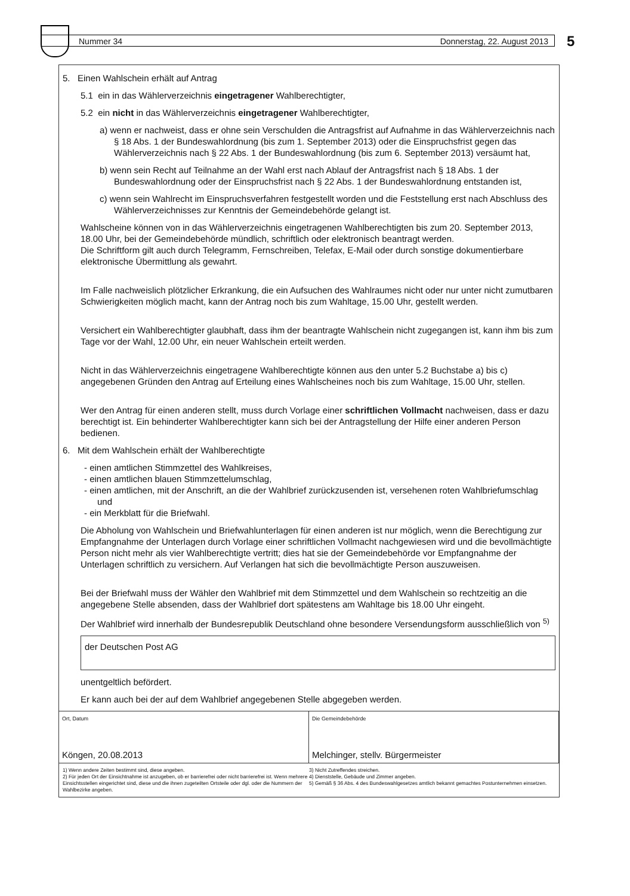Nummer 34 Donnerstag, 22. August 2013 5
5. Einen Wahlschein erhält auf Antrag
5.1 ein in das Wählerverzeichnis eingetragener Wahlberechtigter,
5.2 ein nicht in das Wählerverzeichnis eingetragener Wahlberechtigter,
a) wenn er nachweist, dass er ohne sein Verschulden die Antragsfrist auf Aufnahme in das Wählerverzeichnis nach § 18 Abs. 1 der Bundeswahlordnung (bis zum 1. September 2013) oder die Einspruchsfrist gegen das Wählerverzeichnis nach § 22 Abs. 1 der Bundeswahlordnung (bis zum 6. September 2013) versäumt hat,
b) wenn sein Recht auf Teilnahme an der Wahl erst nach Ablauf der Antragsfrist nach § 18 Abs. 1 der Bundeswahlordnung oder der Einspruchsfrist nach § 22 Abs. 1 der Bundeswahlordnung entstanden ist,
c) wenn sein Wahlrecht im Einspruchsverfahren festgestellt worden und die Feststellung erst nach Abschluss des Wählerverzeichnisses zur Kenntnis der Gemeindebehörde gelangt ist.
Wahlscheine können von in das Wählerverzeichnis eingetragenen Wahlberechtigten bis zum 20. September 2013, 18.00 Uhr, bei der Gemeindebehörde mündlich, schriftlich oder elektronisch beantragt werden.
Die Schriftform gilt auch durch Telegramm, Fernschreiben, Telefax, E-Mail oder durch sonstige dokumentierbare elektronische Übermittlung als gewahrt.
Im Falle nachweislich plötzlicher Erkrankung, die ein Aufsuchen des Wahlraumes nicht oder nur unter nicht zumutbaren Schwierigkeiten möglich macht, kann der Antrag noch bis zum Wahltage, 15.00 Uhr, gestellt werden.
Versichert ein Wahlberechtigter glaubhaft, dass ihm der beantragte Wahlschein nicht zugegangen ist, kann ihm bis zum Tage vor der Wahl, 12.00 Uhr, ein neuer Wahlschein erteilt werden.
Nicht in das Wählerverzeichnis eingetragene Wahlberechtigte können aus den unter 5.2 Buchstabe a) bis c) angegebenen Gründen den Antrag auf Erteilung eines Wahlscheines noch bis zum Wahltage, 15.00 Uhr, stellen.
Wer den Antrag für einen anderen stellt, muss durch Vorlage einer schriftlichen Vollmacht nachweisen, dass er dazu berechtigt ist. Ein behinderter Wahlberechtigter kann sich bei der Antragstellung der Hilfe einer anderen Person bedienen.
6. Mit dem Wahlschein erhält der Wahlberechtigte
- einen amtlichen Stimmzettel des Wahlkreises,
- einen amtlichen blauen Stimmzettelumschlag,
- einen amtlichen, mit der Anschrift, an die der Wahlbrief zurückzusenden ist, versehenen roten Wahlbriefumschlag und
- ein Merkblatt für die Briefwahl.
Die Abholung von Wahlschein und Briefwahlunterlagen für einen anderen ist nur möglich, wenn die Berechtigung zur Empfangnahme der Unterlagen durch Vorlage einer schriftlichen Vollmacht nachgewiesen wird und die bevollmächtigte Person nicht mehr als vier Wahlberechtigte vertritt; dies hat sie der Gemeindebehörde vor Empfangnahme der Unterlagen schriftlich zu versichern. Auf Verlangen hat sich die bevollmächtigte Person auszuweisen.
Bei der Briefwahl muss der Wähler den Wahlbrief mit dem Stimmzettel und dem Wahlschein so rechtzeitig an die angegebene Stelle absenden, dass der Wahlbrief dort spätestens am Wahltage bis 18.00 Uhr eingeht.
Der Wahlbrief wird innerhalb der Bundesrepublik Deutschland ohne besondere Versendungsform ausschließlich von <sup>5)</sup>
der Deutschen Post AG
unentgeltlich befördert.
Er kann auch bei der auf dem Wahlbrief angegebenen Stelle abgegeben werden.
Ort, Datum
Köngen, 20.08.2013
Die Gemeindebehörde
Melchinger, stellv. Bürgermeister
1) Wenn andere Zeiten bestimmt sind, diese angeben.
2) Für jeden Ort der Einsichtnahme ist anzugeben, ob er barrierefrei oder nicht barrierefrei ist. Wenn mehrere Einsichtsstellen eingerichtet sind, diese und die ihnen zugeteilten Ortsteile oder dgl. oder die Nummern der Wahlbezirke angeben.
3) Nicht Zutreffendes streichen.
4) Dienststelle, Gebäude und Zimmer angeben.
5) Gemäß § 36 Abs. 4 des Bundeswahlgesetzes amtlich bekannt gemachtes Postunternehmen einsetzen.